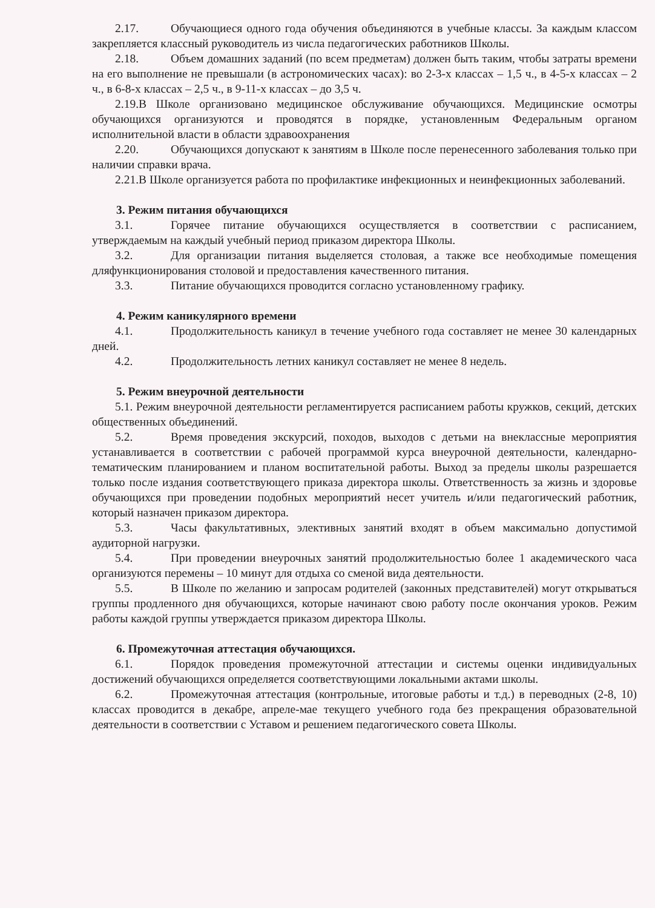2.17. Обучающиеся одного года обучения объединяются в учебные классы. За каждым классом закрепляется классный руководитель из числа педагогических работников Школы.
2.18. Объем домашних заданий (по всем предметам) должен быть таким, чтобы затраты времени на его выполнение не превышали (в астрономических часах): во 2-3-х классах – 1,5 ч., в 4-5-х классах – 2 ч., в 6-8-х классах – 2,5 ч., в 9-11-х классах – до 3,5 ч.
2.19.В Школе организовано медицинское обслуживание обучающихся. Медицинские осмотры обучающихся организуются и проводятся в порядке, установленным Федеральным органом исполнительной власти в области здравоохранения
2.20. Обучающихся допускают к занятиям в Школе после перенесенного заболевания только при наличии справки врача.
2.21.В Школе организуется работа по профилактике инфекционных и неинфекционных заболеваний.
3. Режим питания обучающихся
3.1. Горячее питание обучающихся осуществляется в соответствии с расписанием, утверждаемым на каждый учебный период приказом директора Школы.
3.2. Для организации питания выделяется столовая, а также все необходимые помещения дляфункционирования столовой и предоставления качественного питания.
3.3. Питание обучающихся проводится согласно установленному графику.
4. Режим каникулярного времени
4.1. Продолжительность каникул в течение учебного года составляет не менее 30 календарных дней.
4.2. Продолжительность летних каникул составляет не менее 8 недель.
5. Режим внеурочной деятельности
5.1. Режим внеурочной деятельности регламентируется расписанием работы кружков, секций, детских общественных объединений.
5.2. Время проведения экскурсий, походов, выходов с детьми на внеклассные мероприятия устанавливается в соответствии с рабочей программой курса внеурочной деятельности, календарно-тематическим планированием и планом воспитательной работы. Выход за пределы школы разрешается только после издания соответствующего приказа директора школы. Ответственность за жизнь и здоровье обучающихся при проведении подобных мероприятий несет учитель и/или педагогический работник, который назначен приказом директора.
5.3. Часы факультативных, элективных занятий входят в объем максимально допустимой аудиторной нагрузки.
5.4. При проведении внеурочных занятий продолжительностью более 1 академического часа организуются перемены – 10 минут для отдыха со сменой вида деятельности.
5.5. В Школе по желанию и запросам родителей (законных представителей) могут открываться группы продленного дня обучающихся, которые начинают свою работу после окончания уроков. Режим работы каждой группы утверждается приказом директора Школы.
6. Промежуточная аттестация обучающихся.
6.1. Порядок проведения промежуточной аттестации и системы оценки индивидуальных достижений обучающихся определяется соответствующими локальными актами школы.
6.2. Промежуточная аттестация (контрольные, итоговые работы и т.д.) в переводных (2-8, 10) классах проводится в декабре, апреле-мае текущего учебного года без прекращения образовательной деятельности в соответствии с Уставом и решением педагогического совета Школы.